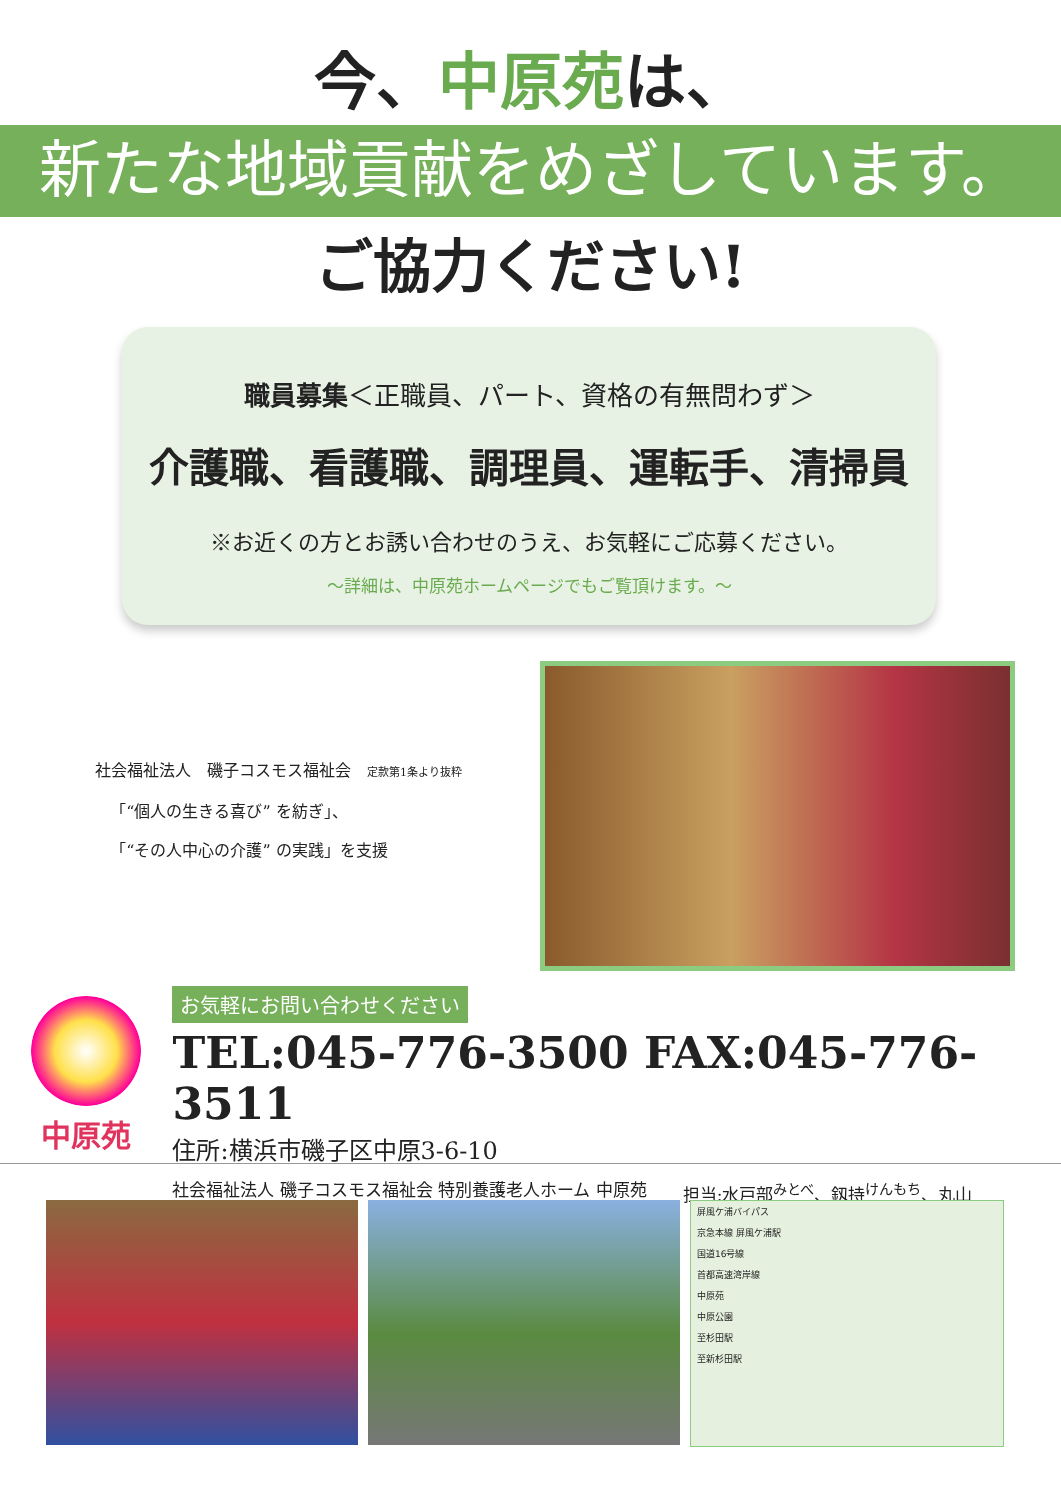今、中原苑は、
新たな地域貢献をめざしています。
ご協力ください!
職員募集＜正職員、パート、資格の有無問わず＞
介護職、看護職、調理員、運転手、清掃員
※お近くの方とお誘い合わせのうえ、お気軽にご応募ください。
～詳細は、中原苑ホームページでもご覧頂けます。～
社会福祉法人　磯子コスモス福祉会　定款第1条より抜粋
「“個人の生きる喜び” を紡ぎ」、
「“その人中心の介護” の実践」を支援
中原苑
お気軽にお問い合わせください
TEL:045-776-3500 FAX:045-776-3511
住所:横浜市磯子区中原3-6-10
社会福祉法人 磯子コスモス福祉会 特別養護老人ホーム 中原苑 担当:水戸部<sup>みとべ</sup>、釼持<sup>けんもち</sup>、丸山
屏風ケ浦バイパス
京急本線 屏風ケ浦駅
国道16号線
首都高速湾岸線
中原苑
中原公園
至杉田駅
至新杉田駅